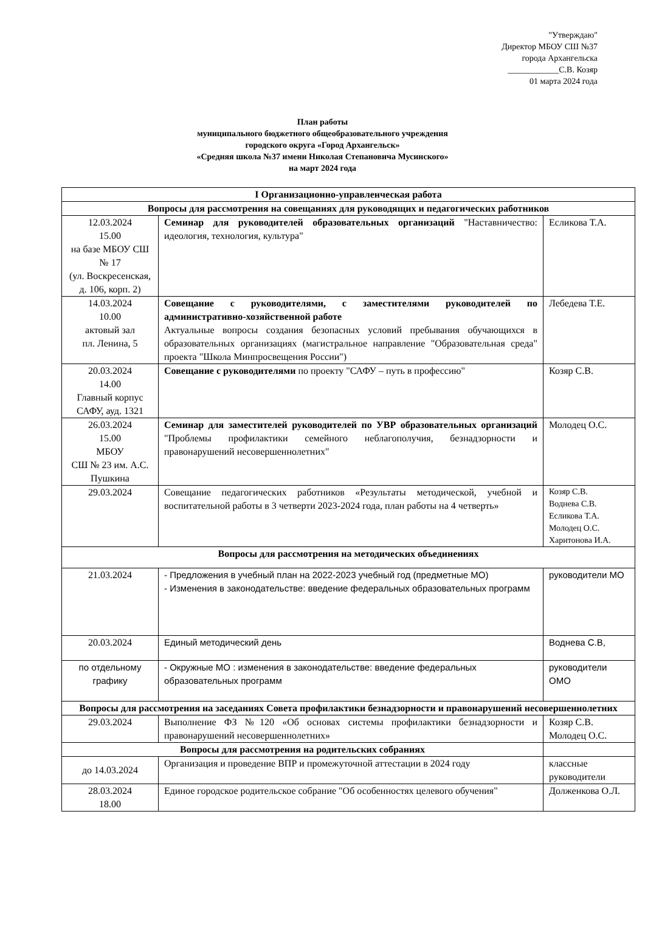"Утверждаю"
Директор МБОУ СШ №37
города Архангельска
____________С.В. Козяр
01 марта 2024 года
План работы
муниципального бюджетного общеобразовательного учреждения
городского округа «Город Архангельск»
«Средняя школа №37 имени Николая Степановича Мусинского»
на март 2024 года
| I Организационно-управленческая работа | | |
| --- | --- | --- |
| Вопросы для рассмотрения на совещаниях для руководящих и педагогических работников | | |
| 12.03.2024 15.00 на базе МБОУ СШ № 17 (ул. Воскресенская, д. 106, корп. 2) | Семинар для руководителей образовательных организаций "Наставничество: идеология, технология, культура" | Есликова Т.А. |
| 14.03.2024 10.00 актовый зал пл. Ленина, 5 | Совещание с руководителями, с заместителями руководителей по административно-хозяйственной работе Актуальные вопросы создания безопасных условий пребывания обучающихся в образовательных организациях (магистральное направление "Образовательная среда" проекта "Школа Минпросвещения России") | Лебедева Т.Е. |
| 20.03.2024 14.00 Главный корпус САФУ, ауд. 1321 | Совещание с руководителями по проекту "САФУ – путь в профессию" | Козяр С.В. |
| 26.03.2024 15.00 МБОУ СШ № 23 им. А.С. Пушкина | Семинар для заместителей руководителей по УВР образовательных организаций "Проблемы профилактики семейного неблагополучия, безнадзорности и правонарушений несовершеннолетних" | Молодец О.С. |
| 29.03.2024 | Совещание педагогических работников «Результаты методической, учебной и воспитательной работы в 3 четверти 2023-2024 года, план работы на 4 четверть» | Козяр С.В. Воднева С.В. Есликова Т.А. Молодец О.С. Харитонова И.А. |
| Вопросы для рассмотрения на методических объединениях | | |
| 21.03.2024 | - Предложения в учебный план на 2022-2023 учебный год (предметные МО) - Изменения в законодательстве: введение федеральных образовательных программ | руководители МО |
| 20.03.2024 | Единый методический день | Воднева С.В, |
| по отдельному графику | - Окружные МО : изменения в законодательстве: введение федеральных образовательных программ | руководители ОМО |
| Вопросы для рассмотрения на заседаниях Совета профилактики безнадзорности и правонарушений несовершеннолетних | | |
| 29.03.2024 | Выполнение ФЗ №120 «Об основах системы профилактики безнадзорности и правонарушений несовершеннолетних» | Козяр С.В. Молодец О.С. |
| Вопросы для рассмотрения на родительских собраниях | | |
| до 14.03.2024 | Организация и проведение ВПР и промежуточной аттестации в 2024 году | классные руководители |
| 28.03.2024 18.00 | Единое городское родительское собрание "Об особенностях целевого обучения" | Долженкова О.Л. |